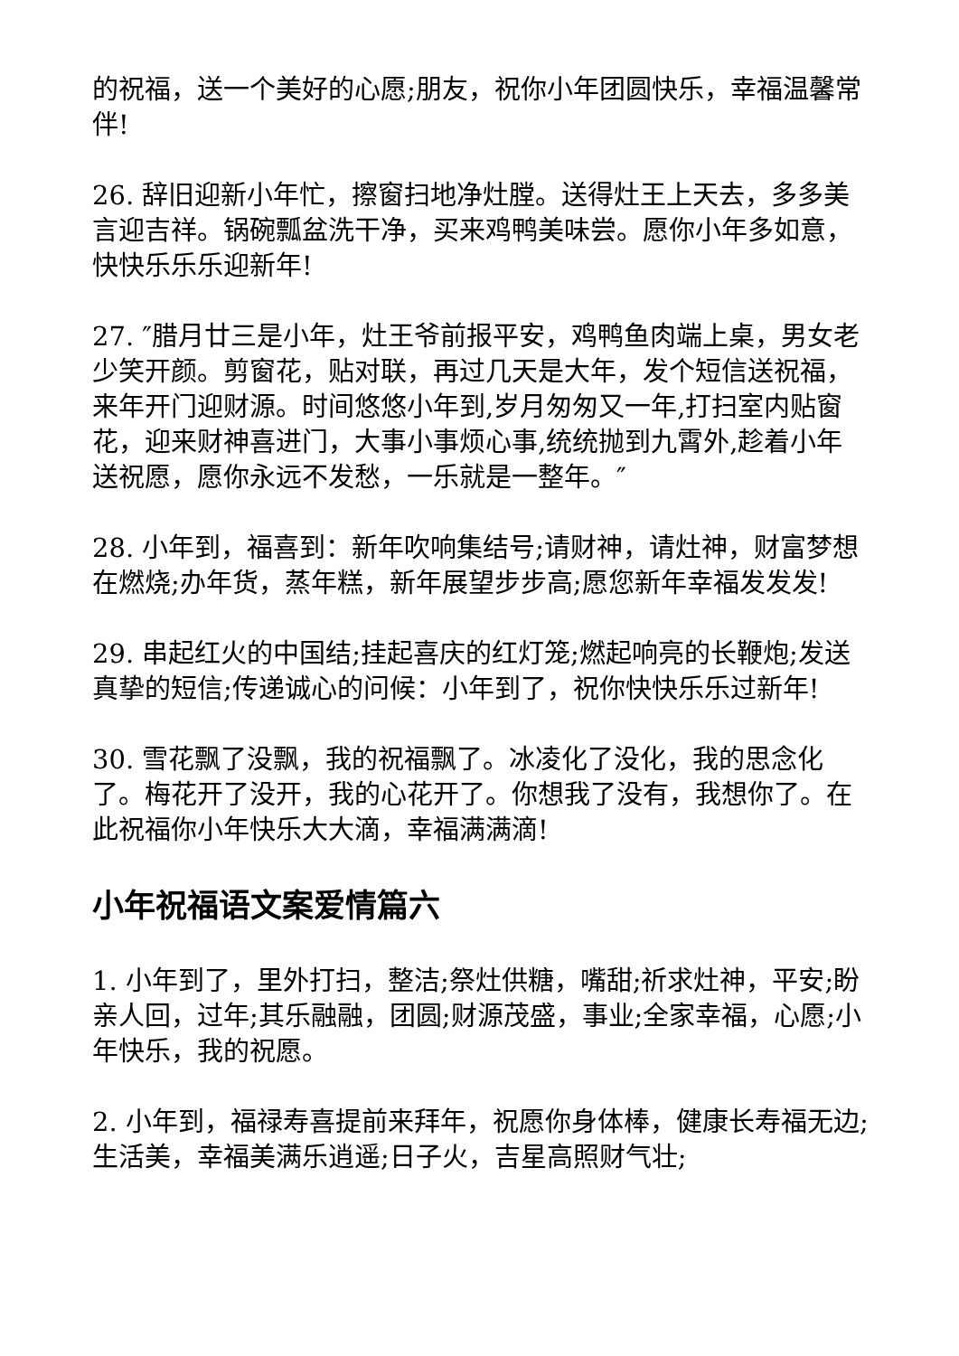的祝福，送一个美好的心愿;朋友，祝你小年团圆快乐，幸福温馨常伴!
26. 辞旧迎新小年忙，擦窗扫地净灶膛。送得灶王上天去，多多美言迎吉祥。锅碗瓢盆洗干净，买来鸡鸭美味尝。愿你小年多如意，快快乐乐乐迎新年!
27. ″腊月廿三是小年，灶王爷前报平安，鸡鸭鱼肉端上桌，男女老少笑开颜。剪窗花，贴对联，再过几天是大年，发个短信送祝福，来年开门迎财源。时间悠悠小年到,岁月匆匆又一年,打扫室内贴窗花，迎来财神喜进门，大事小事烦心事,统统抛到九霄外,趁着小年送祝愿，愿你永远不发愁，一乐就是一整年。″
28. 小年到，福喜到：新年吹响集结号;请财神，请灶神，财富梦想在燃烧;办年货，蒸年糕，新年展望步步高;愿您新年幸福发发发!
29. 串起红火的中国结;挂起喜庆的红灯笼;燃起响亮的长鞭炮;发送真挚的短信;传递诚心的问候：小年到了，祝你快快乐乐过新年!
30. 雪花飘了没飘，我的祝福飘了。冰凌化了没化，我的思念化了。梅花开了没开，我的心花开了。你想我了没有，我想你了。在此祝福你小年快乐大大滴，幸福满满滴!
小年祝福语文案爱情篇六
1. 小年到了，里外打扫，整洁;祭灶供糖，嘴甜;祈求灶神，平安;盼亲人回，过年;其乐融融，团圆;财源茂盛，事业;全家幸福，心愿;小年快乐，我的祝愿。
2. 小年到，福禄寿喜提前来拜年，祝愿你身体棒，健康长寿福无边;生活美，幸福美满乐逍遥;日子火，吉星高照财气壮;